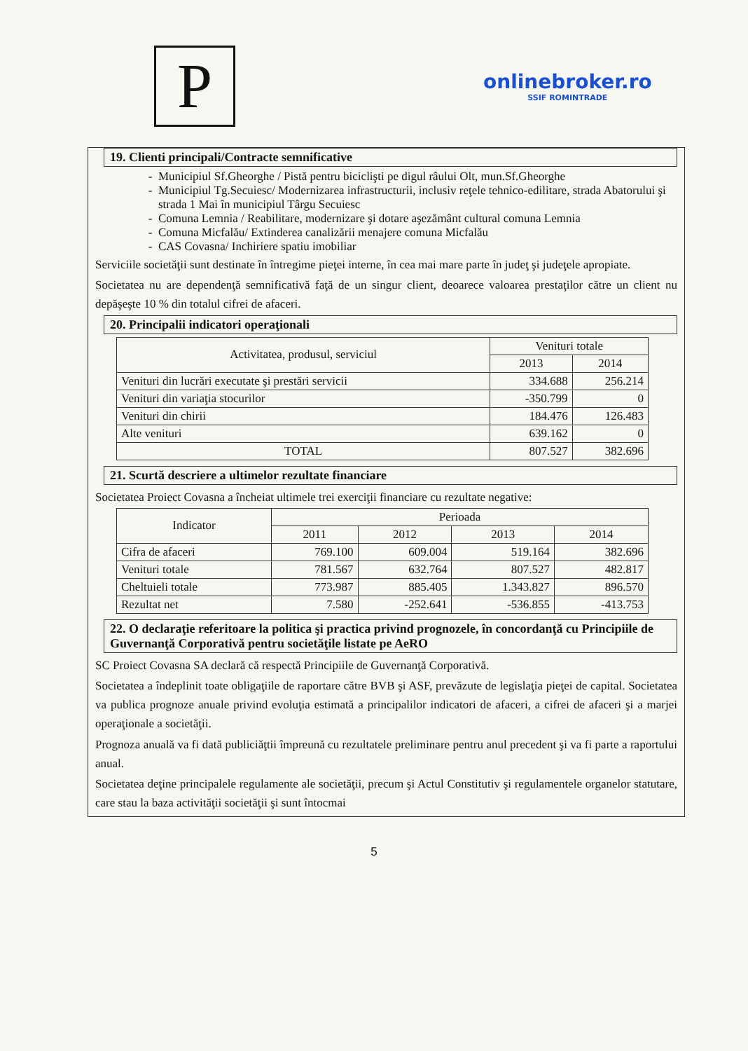P onlinebroker.ro
SSIF ROMINTRADE
19. Clienti principali/Contracte semnificative
Municipiul Sf.Gheorghe / Pistă pentru biciclişti pe digul râului Olt, mun.Sf.Gheorghe
Municipiul Tg.Secuiesc/ Modernizarea infrastructurii, inclusiv reţele tehnico-edilitare, strada Abatorului şi strada 1 Mai în municipiul Târgu Secuiesc
Comuna Lemnia / Reabilitare, modernizare şi dotare aşezământ cultural comuna Lemnia
Comuna Micfalău/ Extinderea canalizării menajere comuna Micfalău
CAS Covasna/ Inchiriere spatiu imobiliar
Serviciile societăţii sunt destinate în întregime pieţei interne, în cea mai mare parte în judeţ şi judeţele apropiate.
Societatea nu are dependenţă semnificativă faţă de un singur client, deoarece valoarea prestaţilor către un client nu depăşeşte 10 % din totalul cifrei de afaceri.
20. Principalii indicatori operaţionali
| Activitatea, produsul, serviciul | Venituri totale | |
| --- | --- | --- |
| | 2013 | 2014 |
| Venituri din lucrări executate şi prestări servicii | 334.688 | 256.214 |
| Venituri din variaţia stocurilor | -350.799 | 0 |
| Venituri din chirii | 184.476 | 126.483 |
| Alte venituri | 639.162 | 0 |
| TOTAL | 807.527 | 382.696 |
21. Scurtă descriere a ultimelor rezultate financiare
Societatea Proiect Covasna a încheiat ultimele trei exerciţii financiare cu rezultate negative:
| Indicator | Perioada | | | |
| --- | --- | --- | --- | --- |
| | 2011 | 2012 | 2013 | 2014 |
| Cifra de afaceri | 769.100 | 609.004 | 519.164 | 382.696 |
| Venituri totale | 781.567 | 632.764 | 807.527 | 482.817 |
| Cheltuieli totale | 773.987 | 885.405 | 1.343.827 | 896.570 |
| Rezultat net | 7.580 | -252.641 | -536.855 | -413.753 |
22. O declaraţie referitoare la politica şi practica privind prognozele, în concordanţă cu Principiile de Guvernanţă Corporativă pentru societăţile listate pe AeRO
SC Proiect Covasna SA declară că respectă Principiile de Guvernanţă Corporativă.
Societatea a îndeplinit toate obligaţiile de raportare către BVB şi ASF, prevăzute de legislaţia pieţei de capital. Societatea va publica prognoze anuale privind evoluţia estimată a principalilor indicatori de afaceri, a cifrei de afaceri şi a marjei operaţionale a societăţii.
Prognoza anuală va fi dată publiciăţtii împreună cu rezultatele preliminare pentru anul precedent şi va fi parte a raportului anual.
Societatea deţine principalele regulamente ale societăţii, precum şi Actul Constitutiv şi regulamentele organelor statutare, care stau la baza activităţii societăţii şi sunt întocmai
5